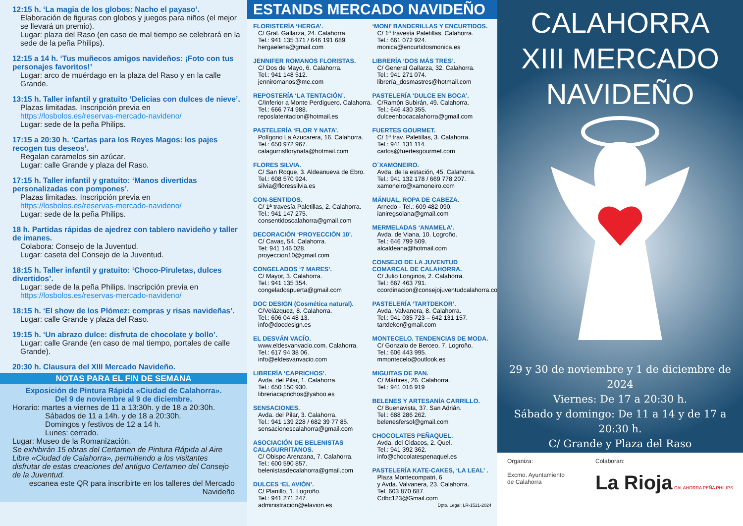12:15 h. ‘La magia de los globos: Nacho el payaso’.
Elaboración de figuras con globos y juegos para niños (el mejor se llevará un premio).
Lugar: plaza del Raso (en caso de mal tiempo se celebrará en la sede de la peña Philips).
12:15 a 14 h. ‘Tus muñecos amigos navideños: ¡Foto con tus personajes favoritos!’
Lugar: arco de muérdago en la plaza del Raso y en la calle Grande.
13:15 h. Taller infantil y gratuito ‘Delicias con dulces de nieve’.
Plazas limitadas. Inscripción previa en
https://losbolos.es/reservas-mercado-navideno/
Lugar: sede de la peña Philips.
17:15 a 20:30 h. ‘Cartas para los Reyes Magos: los pajes recogen tus deseos’.
Regalan caramelos sin azúcar.
Lugar: calle Grande y plaza del Raso.
17:15 h. Taller infantil y gratuito: ‘Manos divertidas personalizadas con pompones’.
Plazas limitadas. Inscripción previa en
https://losbolos.es/reservas-mercado-navideno/
Lugar: sede de la peña Philips.
18 h. Partidas rápidas de ajedrez con tablero navideño y taller de imanes.
Colabora: Consejo de la Juventud.
Lugar: caseta del Consejo de la Juventud.
18:15 h. Taller infantil y gratuito: ‘Choco-Piruletas, dulces divertidos’.
Lugar: sede de la peña Philips. Inscripción previa en
https://losbolos.es/reservas-mercado-navideno/
18:15 h. ‘El show de los Plómez: compras y risas navideñas’.
Lugar: calle Grande y plaza del Raso.
19:15 h. ‘Un abrazo dulce: disfruta de chocolate y bollo’.
Lugar: calle Grande (en caso de mal tiempo, portales de calle Grande).
20:30 h. Clausura del XIII Mercado Navideño.
NOTAS PARA EL FIN DE SEMANA
Exposición de Pintura Rápida «Ciudad de Calahorra».
Del 9 de noviembre al 9 de diciembre.
Horario: martes a viernes de 11 a 13:30h. y de 18 a 20:30h.
Sábados de 11 a 14h. y de 18 a 20:30h.
Domingos y festivos de 12 a 14 h.
Lunes: cerrado.
Lugar: Museo de la Romanización.
Se exhibirán 15 obras del Certamen de Pintura Rápida al Aire Libre «Ciudad de Calahorra», permitiendo a los visitantes disfrutar de estas creaciones del antiguo Certamen del Consejo de la Juventud.
escanea este QR para inscribirte en los talleres del Mercado Navideño
ESTANDS MERCADO NAVIDEÑO
FLORISTERÍA ‘HERGA’.
C/ Gral. Gallarza, 24. Calahorra.
Tel.: 941 135 371 / 646 191 689.
hergaelena@gmail.com
JENNIFER ROMANOS FLORISTAS.
C/ Dos de Mayo, 6. Calahorra.
Tel.: 941 148 512.
jenniromanos@me.com
REPOSTERÍA ‘LA TENTACIÓN’.
C/Inferior a Monte Perdiguero. Calahorra.
Tel.: 666 774 988.
reposlatentacion@hotmail.es
PASTELERÍA ‘FLOR Y NATA’.
Polígono La Azucarera, 16. Calahorra.
Tel.: 650 972 967.
calagurrisflorynata@hotmail.com
FLORES SILVIA.
C/ San Roque, 3. Aldeanueva de Ebro.
Tel.: 608 570 924.
silvia@floressilvia.es
CON-SENTIDOS.
C/ 1ª travesía Paletillas, 2. Calahorra.
Tel.: 941 147 275.
consentidoscalahorra@gmail.com
DECORACIÓN ‘PROYECCIÓN 10’.
C/ Cavas, 54. Calahorra.
Tel: 941 146 028.
proyeccion10@gmail.com
CONGELADOS ‘7 MARES’.
C/ Mayor, 3. Calahorra.
Tel.: 941 135 354.
congeladospuerta@gmail.com
DOC DESIGN (Cosmética natural).
C/Velázquez, 8. Calahorra.
Tel.: 606 04 48 13.
info@docdesign.es
EL DESVÁN VACÍO.
www.eldesvanvacio.com. Calahorra.
Tel.: 617 94 38 06.
info@eldesvanvacio.com
LIBRERÍA ‘CAPRICHOS’.
Avda. del Pilar, 1. Calahorra.
Tel.: 650 150 930.
libreriacaprichos@yahoo.es
SENSACIONES.
Avda. del Pilar, 3. Calahorra.
Tel.: 941 139 228 / 682 39 77 85.
sensacionescalahorra@gmail.com
ASOCIACIÓN DE BELENISTAS CALAGURRITANOS.
C/ Obispo Arenzana, 7. Calahorra.
Tel.: 600 590 857.
belenistasdecalahorra@gmail.com
DULCES ‘EL AVIÓN’.
C/ Planillo, 1. Logroño.
Tel.: 941 271 247.
administracion@elavion.es
‘MONI’ BANDERILLAS Y ENCURTIDOS.
C/ 1ª travesía Paletillas. Calahorra.
Tel.: 661 072 924.
monica@encurtidosmonica.es
LIBRERÍA ‘DOS MÁS TRES’.
C/ General Gallarza, 32. Calahorra.
Tel.: 941 271 074.
librería_dosmastres@hotmail.com
PASTELERÍA ‘DULCE EN BOCA’.
C/Ramón Subirán, 49. Calahorra.
Tel.: 646 430 355.
dulceenbocacalahorra@gmail.com
FUERTES GOURMET.
C/ 1ª trav. Paletillas, 3. Calahorra.
Tel.: 941 131 114.
carlos@fuertesgourmet.com
O´XAMONEIRO.
Avda. de la estación, 45. Calahorra.
Tel.: 941 132 178 / 669 778 207.
xamoneiro@xamoneiro.com
MÄNUAL, ROPA DE CABEZA.
Arnedo - Tel.: 609 482 090.
ianiregsolana@gmail.com
MERMELADAS ‘ANAMELA’.
Avda. de Viana, 10. Logroño.
Tel.: 646 799 509.
alcaldeana@hotmail.com
CONSEJO DE LA JUVENTUD COMARCAL DE CALAHORRA.
C/ Julio Longinos, 2. Calahorra.
Tel.: 667 463 791.
coordinacion@consejojuventudcalahorra.com
PASTELERÍA ‘TARTDEKOR’.
Avda. Valvanera, 8. Calahorra.
Tel.: 941 035 723 – 642 131 157.
tartdekor@gmail.com
MONTECELO. TENDENCIAS DE MODA.
C/ Gonzalo de Berceo, 7. Logroño.
Tel.: 606 443 995.
mmontecelo@outlook.es
MIGUITAS DE PAN.
C/ Mártires, 26. Calahorra.
Tel.: 941 016 919
BELENES Y ARTESANÍA CARRILLO.
C/ Buenavista, 37. San Adrián.
Tel.: 688 286 262.
belenesfersol@gmail.com
CHOCOLATES PEÑAQUEL.
Avda. del Cidacos, 2. Quel.
Tel.: 941 392 362.
info@chocolatespenaquel.es
PASTELERÍA KATE-CAKES, ‘LA LEAL’ .
Plaza Montecompatri, 6
y Avda. Valvanera, 23. Calahorra.
Tel. 603 870 687.
Cdbc123@Gmail.com
Dpto. Legal: LR-1521-2024
CALAHORRA
XIII MERCADO
NAVIDEÑO
29 y 30 de noviembre y 1 de diciembre de 2024
Viernes: De 17 a 20:30 h.
Sábado y domingo: De 11 a 14 y de 17 a 20:30 h.
C/ Grande y Plaza del Raso
Organiza:
Excmo. Ayuntamiento
de Calahorra
Colaboran:
La Rioja CALAHORRA PEÑA PHILIPS